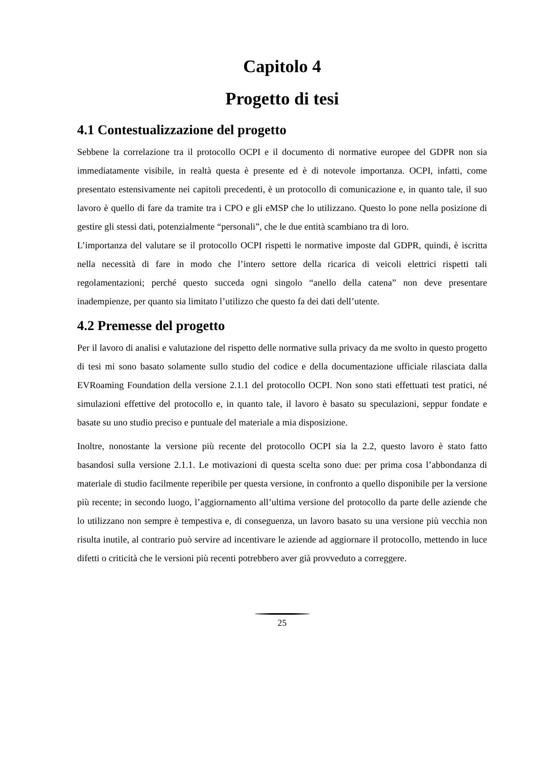Capitolo 4
Progetto di tesi
4.1 Contestualizzazione del progetto
Sebbene la correlazione tra il protocollo OCPI e il documento di normative europee del GDPR non sia immediatamente visibile, in realtà questa è presente ed è di notevole importanza. OCPI, infatti, come presentato estensivamente nei capitoli precedenti, è un protocollo di comunicazione e, in quanto tale, il suo lavoro è quello di fare da tramite tra i CPO e gli eMSP che lo utilizzano. Questo lo pone nella posizione di gestire gli stessi dati, potenzialmente “personali”, che le due entità scambiano tra di loro.
L’importanza del valutare se il protocollo OCPI rispetti le normative imposte dal GDPR, quindi, è iscritta nella necessità di fare in modo che l’intero settore della ricarica di veicoli elettrici rispetti tali regolamentazioni; perché questo succeda ogni singolo “anello della catena” non deve presentare inadempienze, per quanto sia limitato l’utilizzo che questo fa dei dati dell’utente.
4.2 Premesse del progetto
Per il lavoro di analisi e valutazione del rispetto delle normative sulla privacy da me svolto in questo progetto di tesi mi sono basato solamente sullo studio del codice e della documentazione ufficiale rilasciata dalla EVRoaming Foundation della versione 2.1.1 del protocollo OCPI. Non sono stati effettuati test pratici, né simulazioni effettive del protocollo e, in quanto tale, il lavoro è basato su speculazioni, seppur fondate e basate su uno studio preciso e puntuale del materiale a mia disposizione.
Inoltre, nonostante la versione più recente del protocollo OCPI sia la 2.2, questo lavoro è stato fatto basandosi sulla versione 2.1.1. Le motivazioni di questa scelta sono due: per prima cosa l’abbondanza di materiale di studio facilmente reperibile per questa versione, in confronto a quello disponibile per la versione più recente; in secondo luogo, l’aggiornamento all’ultima versione del protocollo da parte delle aziende che lo utilizzano non sempre è tempestiva e, di conseguenza, un lavoro basato su una versione più vecchia non risulta inutile, al contrario può servire ad incentivare le aziende ad aggiornare il protocollo, mettendo in luce difetti o criticità che le versioni più recenti potrebbero aver già provveduto a correggere.
25